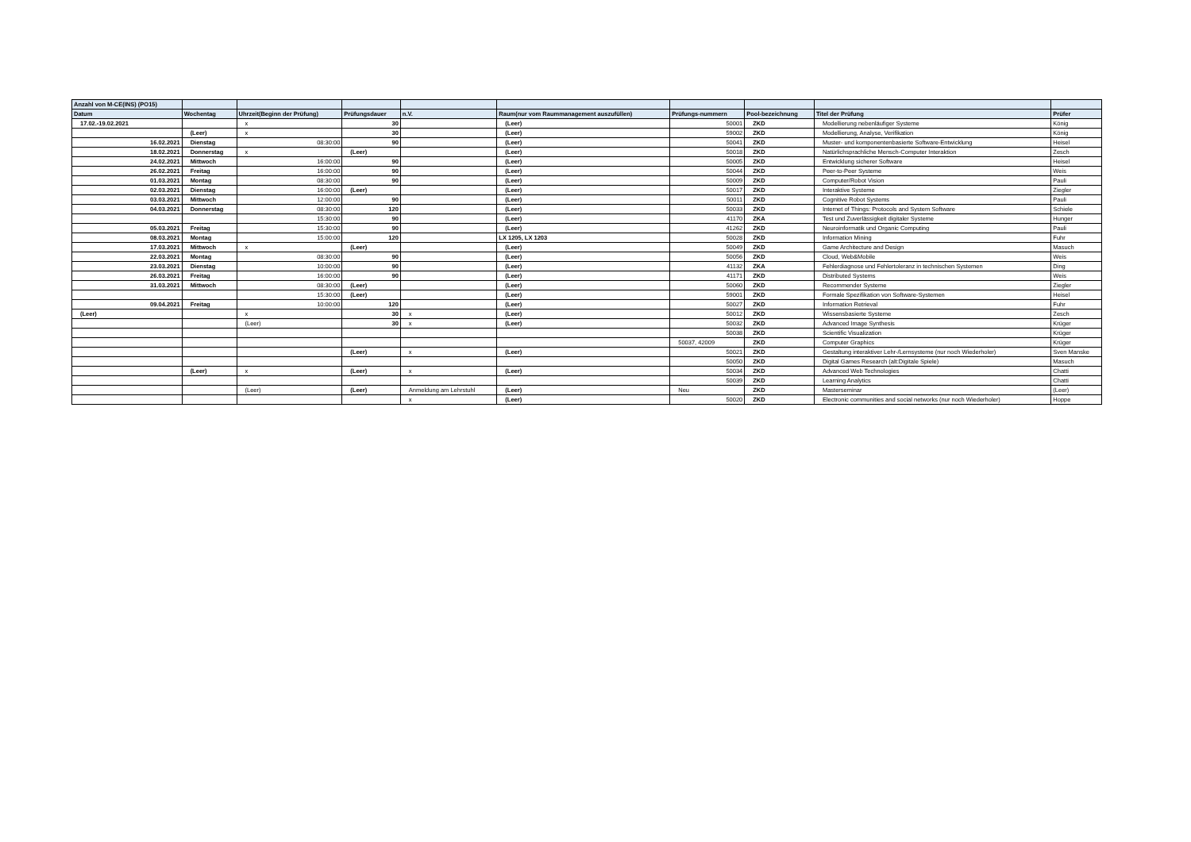| Anzahl von M-CE(INS) (PO15) | | | | | | | | | |
| --- | --- | --- | --- | --- | --- | --- | --- | --- | --- |
| Datum | Wochentag | Uhrzeit(Beginn der Prüfung) | Prüfungsdauer | n.V. | Raum(nur vom Raummanagement auszufüllen) | Prüfungs-nummern | Pool-bezeichnung | Titel der Prüfung | Prüfer |
| 17.02.-19.02.2021 | | x | 30 | | (Leer) | 50001 | ZKD | Modellierung nebenläufiger Systeme | König |
| | (Leer) | x | 30 | | (Leer) | 59002 | ZKD | Modellierung, Analyse, Verifikation | König |
| 16.02.2021 | Dienstag | 08:30:00 | 90 | | (Leer) | 50041 | ZKD | Muster- und komponentenbasierte Software-Entwicklung | Heisel |
| 18.02.2021 | Donnerstag | x | (Leer) | | (Leer) | 50018 | ZKD | Natürlichsprachliche Mensch-Computer Interaktion | Zesch |
| 24.02.2021 | Mittwoch | 16:00:00 | 90 | | (Leer) | 50005 | ZKD | Entwicklung sicherer Software | Heisel |
| 26.02.2021 | Freitag | 16:00:00 | 90 | | (Leer) | 50044 | ZKD | Peer-to-Peer Systeme | Weis |
| 01.03.2021 | Montag | 08:30:00 | 90 | | (Leer) | 50009 | ZKD | Computer/Robot Vision | Pauli |
| 02.03.2021 | Dienstag | 16:00:00 | (Leer) | | (Leer) | 50017 | ZKD | Interaktive Systeme | Ziegler |
| 03.03.2021 | Mittwoch | 12:00:00 | 90 | | (Leer) | 50011 | ZKD | Cognitive Robot Systems | Pauli |
| 04.03.2021 | Donnerstag | 08:30:00 | 120 | | (Leer) | 50033 | ZKD | Internet of Things: Protocols and System Software | Schiele |
| | | 15:30:00 | 90 | | (Leer) | 41170 | ZKA | Test und Zuverlässigkeit digitaler Systeme | Hunger |
| 05.03.2021 | Freitag | 15:30:00 | 90 | | (Leer) | 41262 | ZKD | Neuroinformatik und Organic Computing | Pauli |
| 08.03.2021 | Montag | 15:00:00 | 120 | | LX 1205, LX 1203 | 50028 | ZKD | Information Mining | Fuhr |
| 17.03.2021 | Mittwoch | x | (Leer) | | (Leer) | 50049 | ZKD | Game Architecture and Design | Masuch |
| 22.03.2021 | Montag | 08:30:00 | 90 | | (Leer) | 50056 | ZKD | Cloud, Web&Mobile | Weis |
| 23.03.2021 | Dienstag | 10:00:00 | 90 | | (Leer) | 41132 | ZKA | Fehlerdiagnose und Fehlertoleranz in technischen Systemen | Ding |
| 26.03.2021 | Freitag | 16:00:00 | 90 | | (Leer) | 41171 | ZKD | Distributed Systems | Weis |
| 31.03.2021 | Mittwoch | 08:30:00 | (Leer) | | (Leer) | 50060 | ZKD | Recommender Systeme | Ziegler |
| | | 15:30:00 | (Leer) | | (Leer) | 59001 | ZKD | Formale Spezifikation von Software-Systemen | Heisel |
| 09.04.2021 | Freitag | 10:00:00 | 120 | | (Leer) | 50027 | ZKD | Information Retrieval | Fuhr |
| (Leer) | | x | 30 | x | (Leer) | 50012 | ZKD | Wissensbasierte Systeme | Zesch |
| | | (Leer) | 30 | x | (Leer) | 50032 | ZKD | Advanced Image Synthesis | Krüger |
| | | | | | | 50038 | ZKD | Scientific Visualization | Krüger |
| | | | | | | 50037, 42009 | ZKD | Computer Graphics | Krüger |
| | | | (Leer) | x | (Leer) | 50021 | ZKD | Gestaltung interaktiver Lehr-/Lernsysteme (nur noch Wiederholer) | Sven Manske |
| | | | | | | 50050 | ZKD | Digital Games Research (alt:Digitale Spiele) | Masuch |
| | (Leer) | x | (Leer) | x | (Leer) | 50034 | ZKD | Advanced Web Technologies | Chatti |
| | | | | | | 50039 | ZKD | Learning Analytics | Chatti |
| | | (Leer) | (Leer) | Anmeldung am Lehrstuhl | (Leer) | Neu | ZKD | Masterseminar | (Leer) |
| | | | | x | (Leer) | 50020 | ZKD | Electronic communities and social networks (nur noch Wiederholer) | Hoppe |